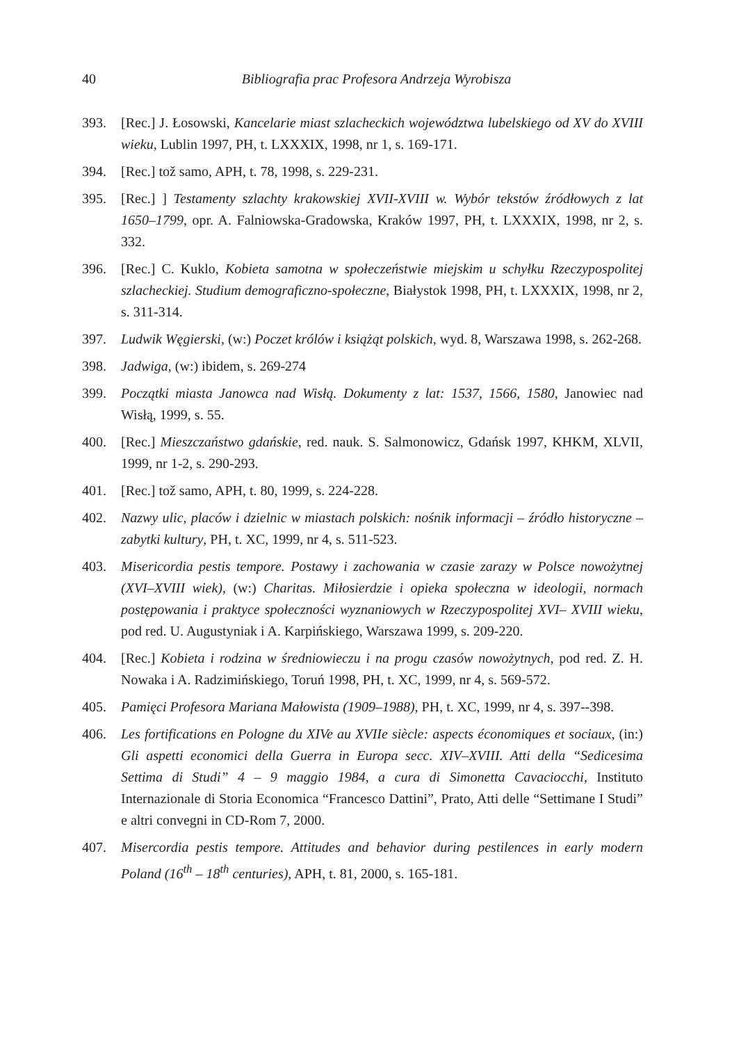40 Bibliografia prac Profesora Andrzeja Wyrobisza
393. [Rec.] J. Łosowski, Kancelarie miast szlacheckich województwa lubelskiego od XV do XVIII wieku, Lublin 1997, PH, t. LXXXIX, 1998, nr 1, s. 169-171.
394. [Rec.] tož samo, APH, t. 78, 1998, s. 229-231.
395. [Rec.] ] Testamenty szlachty krakowskiej XVII-XVIII w. Wybór tekstów źródłowych z lat 1650–1799, opr. A. Falniowska-Gradowska, Kraków 1997, PH, t. LXXXIX, 1998, nr 2, s. 332.
396. [Rec.] C. Kuklo, Kobieta samotna w społeczeństwie miejskim u schyłku Rzeczypospolitej szlacheckiej. Studium demograficzno-społeczne, Białystok 1998, PH, t. LXXXIX, 1998, nr 2, s. 311-314.
397. Ludwik Węgierski, (w:) Poczet królów i książąt polskich, wyd. 8, Warszawa 1998, s. 262-268.
398. Jadwiga, (w:) ibidem, s. 269-274
399. Początki miasta Janowca nad Wisłą. Dokumenty z lat: 1537, 1566, 1580, Janowiec nad Wisłą, 1999, s. 55.
400. [Rec.] Mieszczaństwo gdańskie, red. nauk. S. Salmonowicz, Gdańsk 1997, KHKM, XLVII, 1999, nr 1-2, s. 290-293.
401. [Rec.] tož samo, APH, t. 80, 1999, s. 224-228.
402. Nazwy ulic, placów i dzielnic w miastach polskich: nośnik informacji – źródło historyczne – zabytki kultury, PH, t. XC, 1999, nr 4, s. 511-523.
403. Misericordia pestis tempore. Postawy i zachowania w czasie zarazy w Polsce nowożytnej (XVI–XVIII wiek), (w:) Charitas. Miłosierdzie i opieka społeczna w ideologii, normach postępowania i praktyce społeczności wyznaniowych w Rzeczypospolitej XVI– XVIII wieku, pod red. U. Augustyniak i A. Karpińskiego, Warszawa 1999, s. 209-220.
404. [Rec.] Kobieta i rodzina w średniowieczu i na progu czasów nowożytnych, pod red. Z. H. Nowaka i A. Radzimińskiego, Toruń 1998, PH, t. XC, 1999, nr 4, s. 569-572.
405. Pamięci Profesora Mariana Małowista (1909–1988), PH, t. XC, 1999, nr 4, s. 397--398.
406. Les fortifications en Pologne du XIVe au XVIIe siècle: aspects économiques et sociaux, (in:) Gli aspetti economici della Guerra in Europa secc. XIV–XVIII. Atti della “Sedicesima Settima di Studi” 4 – 9 maggio 1984, a cura di Simonetta Cavaciocchi, Instituto Internazionale di Storia Economica “Francesco Dattini”, Prato, Atti delle “Settimane I Studi” e altri convegni in CD-Rom 7, 2000.
407. Misercordia pestis tempore. Attitudes and behavior during pestilences in early modern Poland (16<sup>th</sup> – 18<sup>th</sup> centuries), APH, t. 81, 2000, s. 165-181.